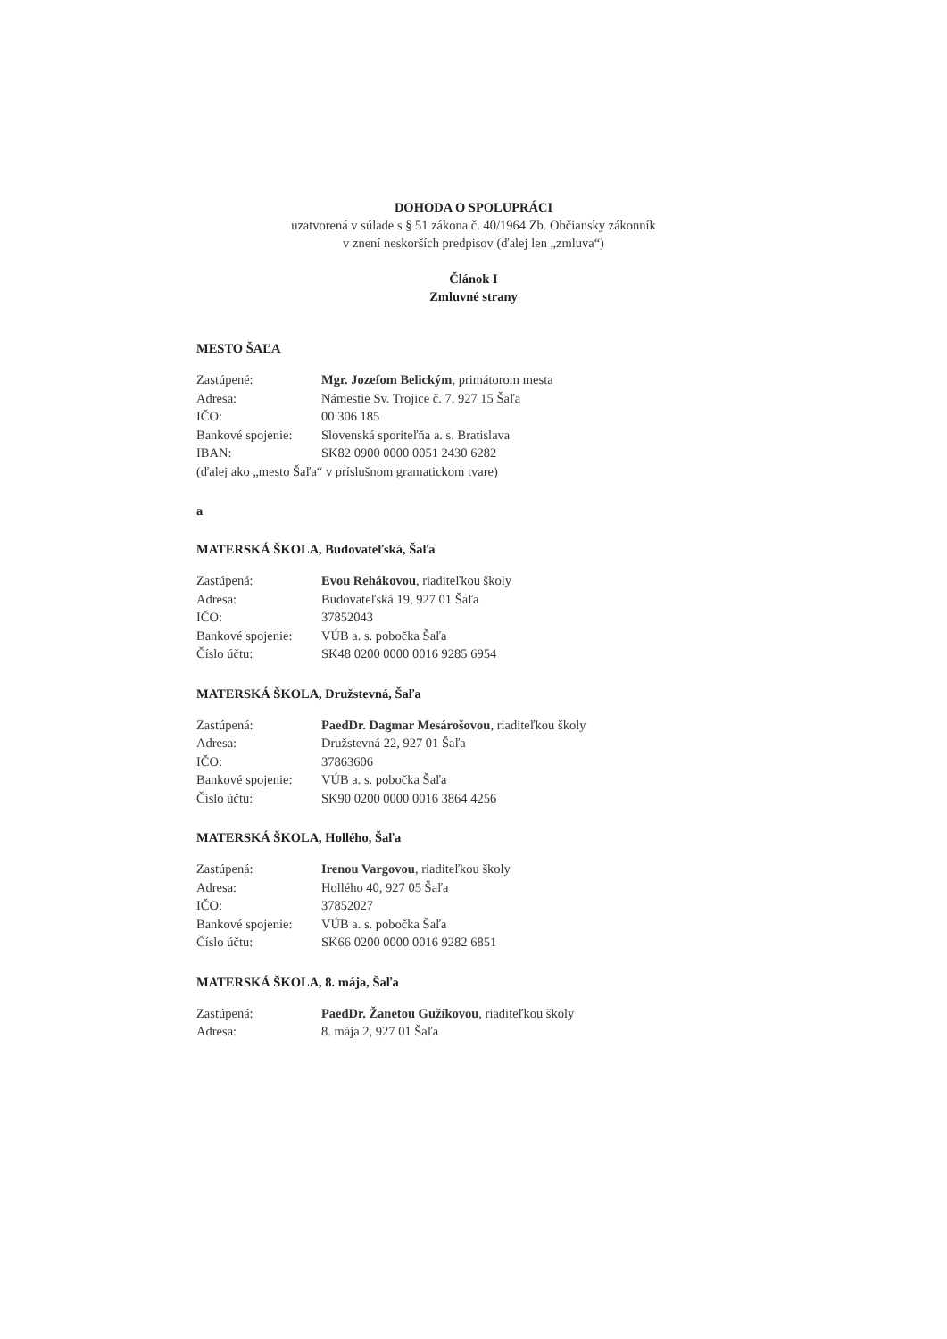DOHODA O SPOLUPRÁCI
uzatvorená v súlade s § 51 zákona č. 40/1964 Zb. Občiansky zákonník
v znení neskorších predpisov (ďalej len „zmluva“)
Článok I
Zmluvné strany
MESTO ŠAĽA
Zastúpené: Mgr. Jozefom Belickým, primátorom mesta
Adresa: Námestie Sv. Trojice č. 7, 927 15 Šaľa
IČO: 00 306 185
Bankové spojenie: Slovenská sporiteľňa a. s. Bratislava
IBAN: SK82 0900 0000 0051 2430 6282
(ďalej ako „mesto Šaľa“ v príslušnom gramatickom tvare)
a
MATERSKÁ ŠKOLA, Budovateľská, Šaľa
Zastúpená: Evou Rehákovou, riaditeľkou školy
Adresa: Budovateľská 19, 927 01 Šaľa
IČO: 37852043
Bankové spojenie: VÚB a. s. pobočka Šaľa
Číslo účtu: SK48 0200 0000 0016 9285 6954
MATERSKÁ ŠKOLA, Družstevná, Šaľa
Zastúpená: PaedDr. Dagmar Mesárošovou, riaditeľkou školy
Adresa: Družstevná 22, 927 01 Šaľa
IČO: 37863606
Bankové spojenie: VÚB a. s. pobočka Šaľa
Číslo účtu: SK90 0200 0000 0016 3864 4256
MATERSKÁ ŠKOLA, Hollého, Šaľa
Zastúpená: Irenou Vargovou, riaditeľkou školy
Adresa: Hollého 40, 927 05 Šaľa
IČO: 37852027
Bankové spojenie: VÚB a. s. pobočka Šaľa
Číslo účtu: SK66 0200 0000 0016 9282 6851
MATERSKÁ ŠKOLA, 8. mája, Šaľa
Zastúpená: PaedDr. Žanetou Gužíkovou, riaditeľkou školy
Adresa: 8. mája 2, 927 01 Šaľa